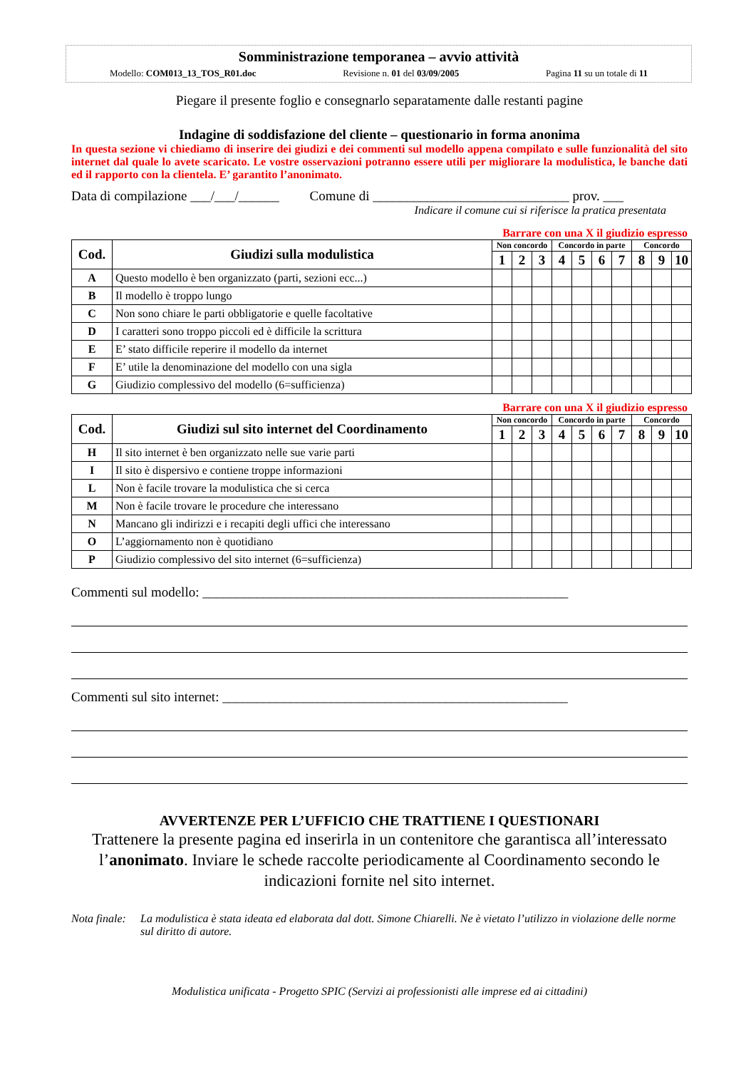Somministrazione temporanea – avvio attività
Modello: COM013_13_TOS_R01.doc Revisione n. 01 del 03/09/2005 Pagina 11 su un totale di 11
Piegare il presente foglio e consegnarlo separatamente dalle restanti pagine
Indagine di soddisfazione del cliente – questionario in forma anonima
In questa sezione vi chiediamo di inserire dei giudizi e dei commenti sul modello appena compilato e sulle funzionalità del sito internet dal quale lo avete scaricato. Le vostre osservazioni potranno essere utili per migliorare la modulistica, le banche dati ed il rapporto con la clientela. E’ garantito l’anonimato.
Data di compilazione ___/___/______ Comune di _____________________________ prov. ___
Indicare il comune cui si riferisce la pratica presentata
Barrare con una X il giudizio espresso
| Cod. | Giudizi sulla modulistica | Non concordo | | | Concordo in parte | | | | Concordo | | |
| --- | --- | --- | --- | --- | --- | --- | --- | --- | --- | --- | --- |
| | | 1 | 2 | 3 | 4 | 5 | 6 | 7 | 8 | 9 | 10 |
| A | Questo modello è ben organizzato (parti, sezioni ecc...) | | | | | | | | | | |
| B | Il modello è troppo lungo | | | | | | | | | | |
| C | Non sono chiare le parti obbligatorie e quelle facoltative | | | | | | | | | | |
| D | I caratteri sono troppo piccoli ed è difficile la scrittura | | | | | | | | | | |
| E | E’ stato difficile reperire il modello da internet | | | | | | | | | | |
| F | E’ utile la denominazione del modello con una sigla | | | | | | | | | | |
| G | Giudizio complessivo del modello (6=sufficienza) | | | | | | | | | | |
Barrare con una X il giudizio espresso
| Cod. | Giudizi sul sito internet del Coordinamento | Non concordo | | | Concordo in parte | | | | Concordo | | |
| --- | --- | --- | --- | --- | --- | --- | --- | --- | --- | --- | --- |
| | | 1 | 2 | 3 | 4 | 5 | 6 | 7 | 8 | 9 | 10 |
| H | Il sito internet è ben organizzato nelle sue varie parti | | | | | | | | | | |
| I | Il sito è dispersivo e contiene troppe informazioni | | | | | | | | | | |
| L | Non è facile trovare la modulistica che si cerca | | | | | | | | | | |
| M | Non è facile trovare le procedure che interessano | | | | | | | | | | |
| N | Mancano gli indirizzi e i recapiti degli uffici che interessano | | | | | | | | | | |
| O | L’aggiornamento non è quotidiano | | | | | | | | | | |
| P | Giudizio complessivo del sito internet (6=sufficienza) | | | | | | | | | | |
Commenti sul modello: ______________________________________________________
Commenti sul sito internet: ___________________________________________________
AVVERTENZE PER L’UFFICIO CHE TRATTIENE I QUESTIONARI
Trattenere la presente pagina ed inserirla in un contenitore che garantisca all’interessato l’anonimato. Inviare le schede raccolte periodicamente al Coordinamento secondo le indicazioni fornite nel sito internet.
Nota finale: La modulistica è stata ideata ed elaborata dal dott. Simone Chiarelli. Ne è vietato l’utilizzo in violazione delle norme sul diritto di autore.
Modulistica unificata - Progetto SPIC (Servizi ai professionisti alle imprese ed ai cittadini)